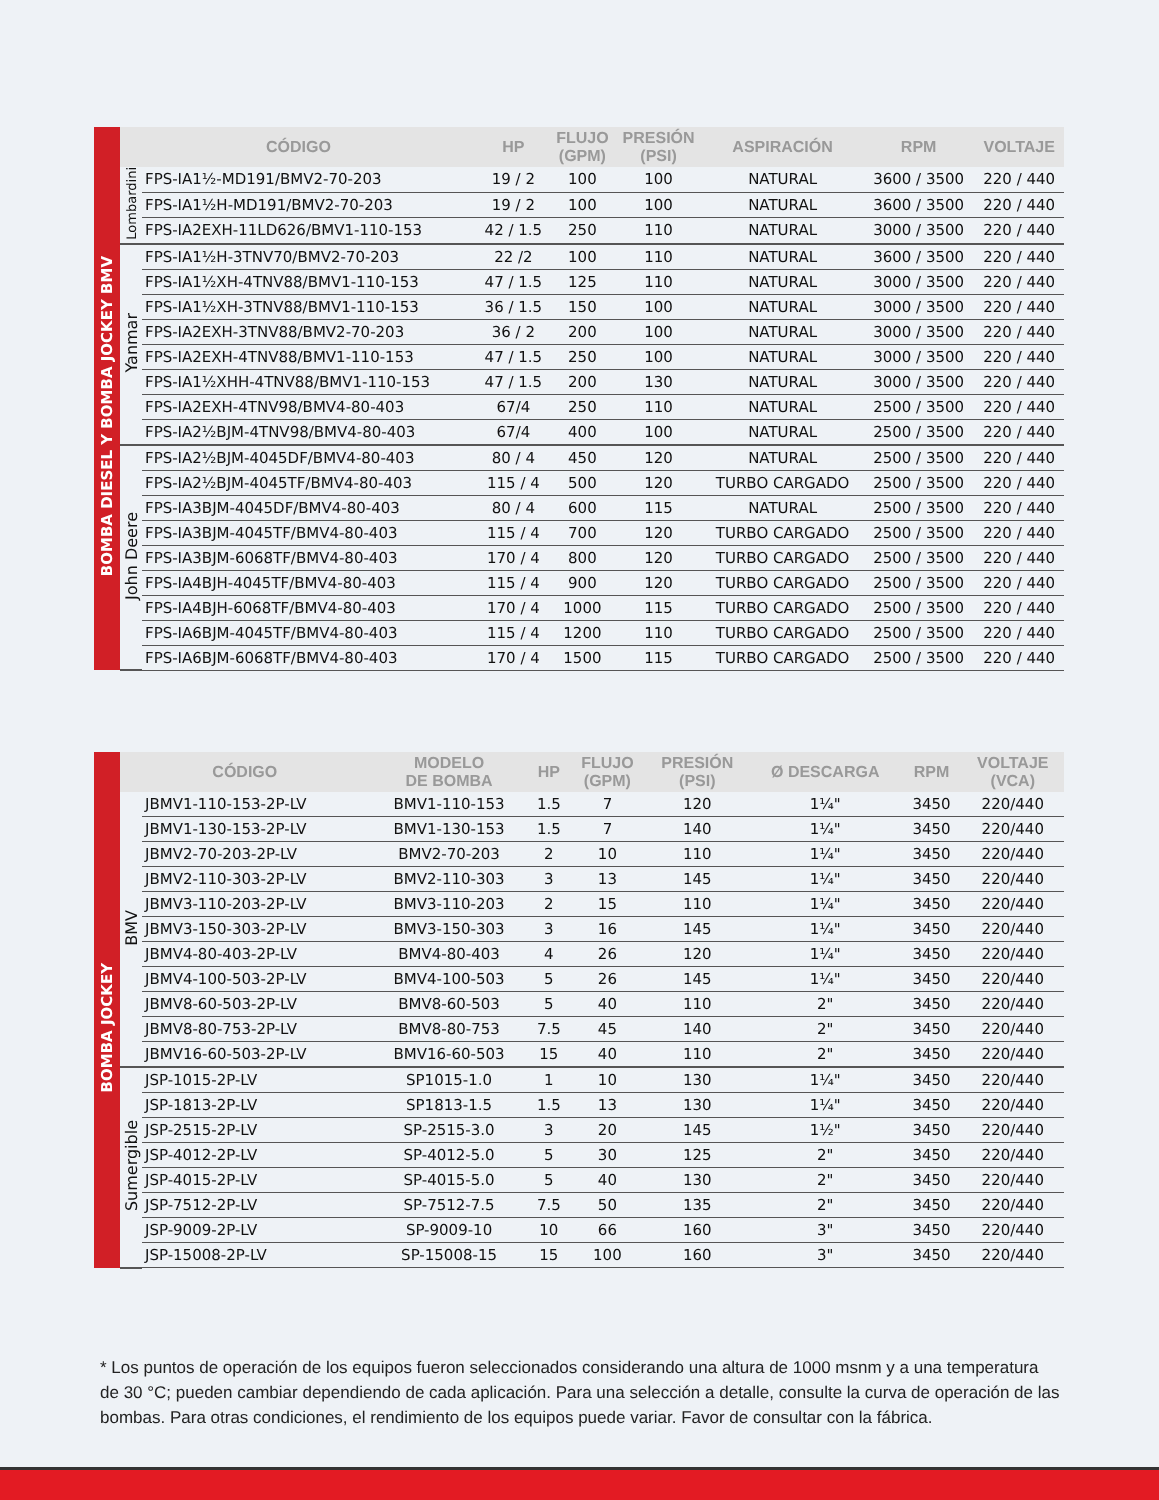| | CÓDIGO | | HP | FLUJO (GPM) | PRESIÓN (PSI) | ASPIRACIÓN | RPM | VOLTAJE |
| --- | --- | --- | --- | --- | --- | --- | --- | --- |
| BOMBA DIESEL Y BOMBA JOCKEY BMV | Lombardini | FPS-IA1½-MD191/BMV2-70-203 | 19 / 2 | 100 | 100 | NATURAL | 3600 / 3500 | 220 / 440 |
| | | FPS-IA1½H-MD191/BMV2-70-203 | 19 / 2 | 100 | 100 | NATURAL | 3600 / 3500 | 220 / 440 |
| | | FPS-IA2EXH-11LD626/BMV1-110-153 | 42 / 1.5 | 250 | 110 | NATURAL | 3000 / 3500 | 220 / 440 |
| | Yanmar | FPS-IA1½H-3TNV70/BMV2-70-203 | 22 /2 | 100 | 110 | NATURAL | 3600 / 3500 | 220 / 440 |
| | | FPS-IA1½XH-4TNV88/BMV1-110-153 | 47 / 1.5 | 125 | 110 | NATURAL | 3000 / 3500 | 220 / 440 |
| | | FPS-IA1½XH-3TNV88/BMV1-110-153 | 36 / 1.5 | 150 | 100 | NATURAL | 3000 / 3500 | 220 / 440 |
| | | FPS-IA2EXH-3TNV88/BMV2-70-203 | 36 / 2 | 200 | 100 | NATURAL | 3000 / 3500 | 220 / 440 |
| | | FPS-IA2EXH-4TNV88/BMV1-110-153 | 47 / 1.5 | 250 | 100 | NATURAL | 3000 / 3500 | 220 / 440 |
| | | FPS-IA1½XHH-4TNV88/BMV1-110-153 | 47 / 1.5 | 200 | 130 | NATURAL | 3000 / 3500 | 220 / 440 |
| | | FPS-IA2EXH-4TNV98/BMV4-80-403 | 67/4 | 250 | 110 | NATURAL | 2500 / 3500 | 220 / 440 |
| | | FPS-IA2½BJM-4TNV98/BMV4-80-403 | 67/4 | 400 | 100 | NATURAL | 2500 / 3500 | 220 / 440 |
| | John Deere | FPS-IA2½BJM-4045DF/BMV4-80-403 | 80 / 4 | 450 | 120 | NATURAL | 2500 / 3500 | 220 / 440 |
| | | FPS-IA2½BJM-4045TF/BMV4-80-403 | 115 / 4 | 500 | 120 | TURBO CARGADO | 2500 / 3500 | 220 / 440 |
| | | FPS-IA3BJM-4045DF/BMV4-80-403 | 80 / 4 | 600 | 115 | NATURAL | 2500 / 3500 | 220 / 440 |
| | | FPS-IA3BJM-4045TF/BMV4-80-403 | 115 / 4 | 700 | 120 | TURBO CARGADO | 2500 / 3500 | 220 / 440 |
| | | FPS-IA3BJM-6068TF/BMV4-80-403 | 170 / 4 | 800 | 120 | TURBO CARGADO | 2500 / 3500 | 220 / 440 |
| | | FPS-IA4BJH-4045TF/BMV4-80-403 | 115 / 4 | 900 | 120 | TURBO CARGADO | 2500 / 3500 | 220 / 440 |
| | | FPS-IA4BJH-6068TF/BMV4-80-403 | 170 / 4 | 1000 | 115 | TURBO CARGADO | 2500 / 3500 | 220 / 440 |
| | | FPS-IA6BJM-4045TF/BMV4-80-403 | 115 / 4 | 1200 | 110 | TURBO CARGADO | 2500 / 3500 | 220 / 440 |
| | | FPS-IA6BJM-6068TF/BMV4-80-403 | 170 / 4 | 1500 | 115 | TURBO CARGADO | 2500 / 3500 | 220 / 440 |
| | CÓDIGO | | MODELO DE BOMBA | HP | FLUJO (GPM) | PRESIÓN (PSI) | Ø DESCARGA | RPM | VOLTAJE (VCA) |
| --- | --- | --- | --- | --- | --- | --- | --- | --- | --- |
| BOMBA JOCKEY | BMV | JBMV1-110-153-2P-LV | BMV1-110-153 | 1.5 | 7 | 120 | 1¼" | 3450 | 220/440 |
| | | JBMV1-130-153-2P-LV | BMV1-130-153 | 1.5 | 7 | 140 | 1¼" | 3450 | 220/440 |
| | | JBMV2-70-203-2P-LV | BMV2-70-203 | 2 | 10 | 110 | 1¼" | 3450 | 220/440 |
| | | JBMV2-110-303-2P-LV | BMV2-110-303 | 3 | 13 | 145 | 1¼" | 3450 | 220/440 |
| | | JBMV3-110-203-2P-LV | BMV3-110-203 | 2 | 15 | 110 | 1¼" | 3450 | 220/440 |
| | | JBMV3-150-303-2P-LV | BMV3-150-303 | 3 | 16 | 145 | 1¼" | 3450 | 220/440 |
| | | JBMV4-80-403-2P-LV | BMV4-80-403 | 4 | 26 | 120 | 1¼" | 3450 | 220/440 |
| | | JBMV4-100-503-2P-LV | BMV4-100-503 | 5 | 26 | 145 | 1¼" | 3450 | 220/440 |
| | | JBMV8-60-503-2P-LV | BMV8-60-503 | 5 | 40 | 110 | 2" | 3450 | 220/440 |
| | | JBMV8-80-753-2P-LV | BMV8-80-753 | 7.5 | 45 | 140 | 2" | 3450 | 220/440 |
| | | JBMV16-60-503-2P-LV | BMV16-60-503 | 15 | 40 | 110 | 2" | 3450 | 220/440 |
| | Sumergible | JSP-1015-2P-LV | SP1015-1.0 | 1 | 10 | 130 | 1¼" | 3450 | 220/440 |
| | | JSP-1813-2P-LV | SP1813-1.5 | 1.5 | 13 | 130 | 1¼" | 3450 | 220/440 |
| | | JSP-2515-2P-LV | SP-2515-3.0 | 3 | 20 | 145 | 1½" | 3450 | 220/440 |
| | | JSP-4012-2P-LV | SP-4012-5.0 | 5 | 30 | 125 | 2" | 3450 | 220/440 |
| | | JSP-4015-2P-LV | SP-4015-5.0 | 5 | 40 | 130 | 2" | 3450 | 220/440 |
| | | JSP-7512-2P-LV | SP-7512-7.5 | 7.5 | 50 | 135 | 2" | 3450 | 220/440 |
| | | JSP-9009-2P-LV | SP-9009-10 | 10 | 66 | 160 | 3" | 3450 | 220/440 |
| | | JSP-15008-2P-LV | SP-15008-15 | 15 | 100 | 160 | 3" | 3450 | 220/440 |
* Los puntos de operación de los equipos fueron seleccionados considerando una altura de 1000 msnm y a una temperatura de 30 °C; pueden cambiar dependiendo de cada aplicación. Para una selección a detalle, consulte la curva de operación de las bombas. Para otras condiciones, el rendimiento de los equipos puede variar. Favor de consultar con la fábrica.